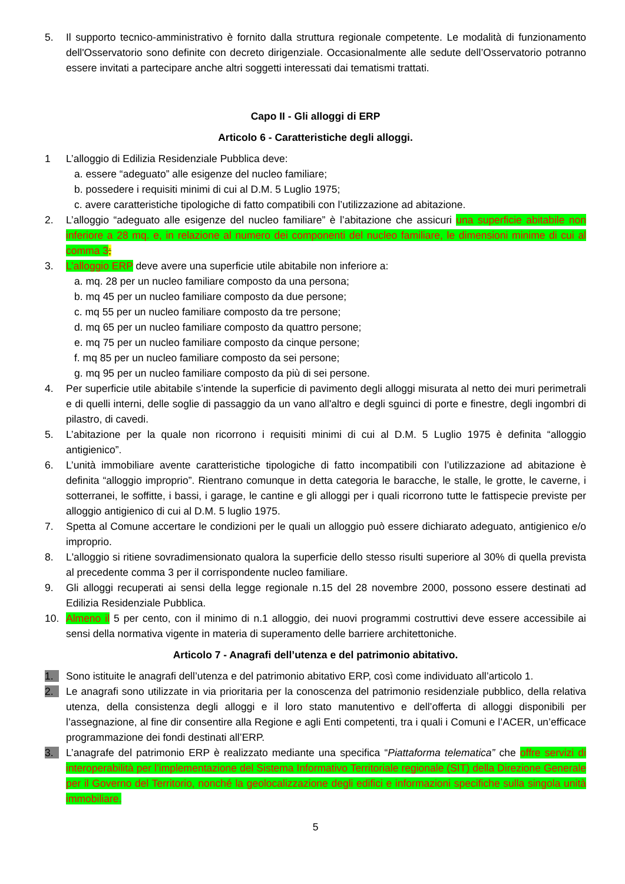5. Il supporto tecnico-amministrativo è fornito dalla struttura regionale competente. Le modalità di funzionamento dell'Osservatorio sono definite con decreto dirigenziale. Occasionalmente alle sedute dell’Osservatorio potranno essere invitati a partecipare anche altri soggetti interessati dai tematismi trattati.
Capo II - Gli alloggi di ERP
Articolo 6 - Caratteristiche degli alloggi.
1 L’alloggio di Edilizia Residenziale Pubblica deve:
a. essere “adeguato” alle esigenze del nucleo familiare;
b. possedere i requisiti minimi di cui al D.M. 5 Luglio 1975;
c. avere caratteristiche tipologiche di fatto compatibili con l’utilizzazione ad abitazione.
2. L’alloggio “adeguato alle esigenze del nucleo familiare” è l’abitazione che assicuri una superficie abitabile non inferiore a 28 mq. e, in relazione al numero dei componenti del nucleo familiare, le dimensioni minime di cui al comma 3;
3. L’alloggio ERP deve avere una superficie utile abitabile non inferiore a:
a. mq. 28 per un nucleo familiare composto da una persona;
b. mq 45 per un nucleo familiare composto da due persone;
c. mq 55 per un nucleo familiare composto da tre persone;
d. mq 65 per un nucleo familiare composto da quattro persone;
e. mq 75 per un nucleo familiare composto da cinque persone;
f. mq 85 per un nucleo familiare composto da sei persone;
g. mq 95 per un nucleo familiare composto da più di sei persone.
4. Per superficie utile abitabile s’intende la superficie di pavimento degli alloggi misurata al netto dei muri perimetrali e di quelli interni, delle soglie di passaggio da un vano all'altro e degli sguinci di porte e finestre, degli ingombri di pilastro, di cavedi.
5. L’abitazione per la quale non ricorrono i requisiti minimi di cui al D.M. 5 Luglio 1975 è definita “alloggio antigienico”.
6. L’unità immobiliare avente caratteristiche tipologiche di fatto incompatibili con l’utilizzazione ad abitazione è definita “alloggio improprio”. Rientrano comunque in detta categoria le baracche, le stalle, le grotte, le caverne, i sotterranei, le soffitte, i bassi, i garage, le cantine e gli alloggi per i quali ricorrono tutte le fattispecie previste per alloggio antigienico di cui al D.M. 5 luglio 1975.
7. Spetta al Comune accertare le condizioni per le quali un alloggio può essere dichiarato adeguato, antigienico e/o improprio.
8. L'alloggio si ritiene sovradimensionato qualora la superficie dello stesso risulti superiore al 30% di quella prevista al precedente comma 3 per il corrispondente nucleo familiare.
9. Gli alloggi recuperati ai sensi della legge regionale n.15 del 28 novembre 2000, possono essere destinati ad Edilizia Residenziale Pubblica.
10. Almeno il 5 per cento, con il minimo di n.1 alloggio, dei nuovi programmi costruttivi deve essere accessibile ai sensi della normativa vigente in materia di superamento delle barriere architettoniche.
Articolo 7 - Anagrafi dell’utenza e del patrimonio abitativo.
1. Sono istituite le anagrafi dell’utenza e del patrimonio abitativo ERP, così come individuato all’articolo 1.
2. Le anagrafi sono utilizzate in via prioritaria per la conoscenza del patrimonio residenziale pubblico, della relativa utenza, della consistenza degli alloggi e il loro stato manutentivo e dell’offerta di alloggi disponibili per l’assegnazione, al fine dir consentire alla Regione e agli Enti competenti, tra i quali i Comuni e l’ACER, un’efficace programmazione dei fondi destinati all’ERP.
3. L’anagrafe del patrimonio ERP è realizzato mediante una specifica “Piattaforma telematica” che offre servizi di interoperabilità per l’implementazione del Sistema Informativo Territoriale regionale (SIT) della Direzione Generale per il Governo del Territorio, nonché la geolocalizzazione degli edifici e informazioni specifiche sulla singola unità immobiliare.
5